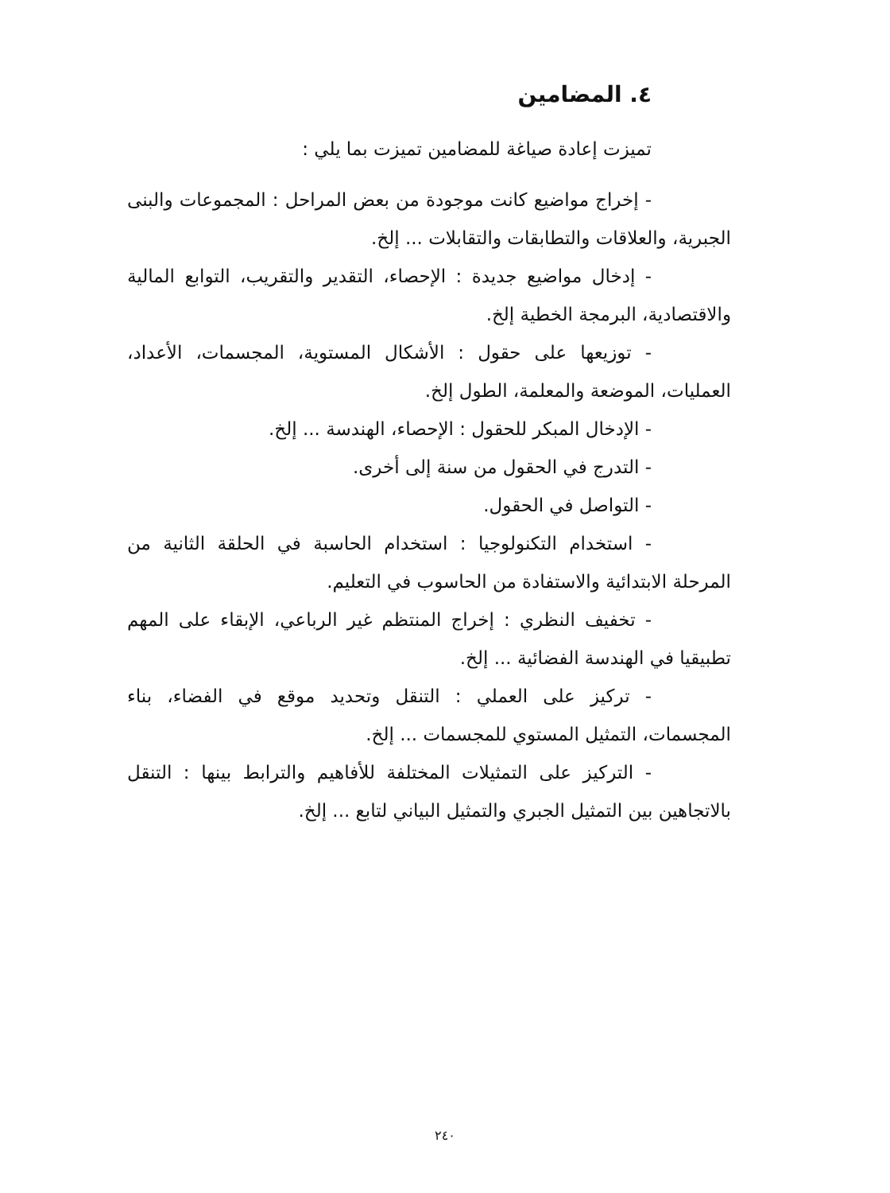٤. المضامين
تميزت إعادة صياغة للمضامين تميزت بما يلي :
- إخراج مواضيع كانت موجودة من بعض المراحل : المجموعات والبنى الجبرية، والعلاقات والتطابقات والتقابلات ... إلخ.
- إدخال مواضيع جديدة : الإحصاء، التقدير والتقريب، التوابع المالية والاقتصادية، البرمجة الخطية إلخ.
- توزيعها على حقول : الأشكال المستوية، المجسمات، الأعداد، العمليات، الموضعة والمعلمة، الطول إلخ.
- الإدخال المبكر للحقول : الإحصاء، الهندسة ... إلخ.
- التدرج في الحقول من سنة إلى أخرى.
- التواصل في الحقول.
- استخدام التكنولوجيا : استخدام الحاسبة في الحلقة الثانية من المرحلة الابتدائية والاستفادة من الحاسوب في التعليم.
- تخفيف النظري : إخراج المنتظم غير الرباعي، الإبقاء على المهم تطبيقيا في الهندسة الفضائية ... إلخ.
- تركيز على العملي : التنقل وتحديد موقع في الفضاء، بناء المجسمات، التمثيل المستوي للمجسمات ... إلخ.
- التركيز على التمثيلات المختلفة للأفاهيم والترابط بينها : التنقل بالاتجاهين بين التمثيل الجبري والتمثيل البياني لتابع ... إلخ.
٢٤٠